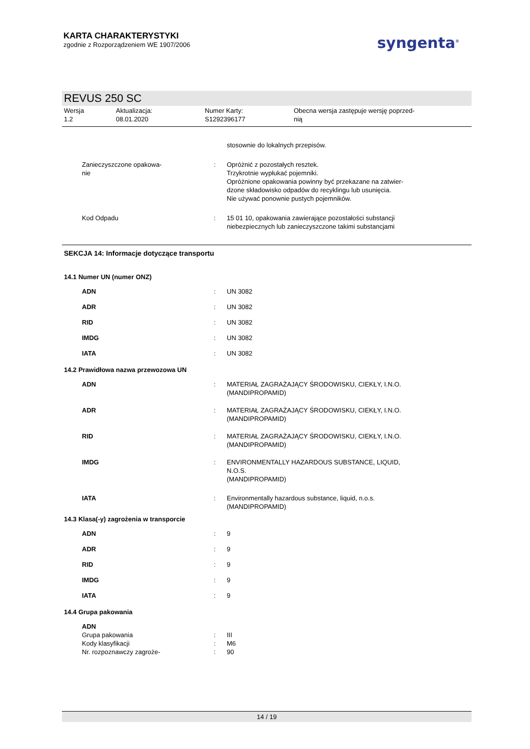KARTA CHARAKTERYSTYKI
zgodnie z Rozporządzeniem WE 1907/2006
syngenta<sup>®</sup>
REVUS 250 SC
Wersja
1.2
Aktualizacja:
08.01.2020
Numer Karty:
S1292396177
Obecna wersja zastępuje wersję poprzed-
nią
| | | stosownie do lokalnych przepisów. |
| Zanieczyszczone opakowa- nie | : | Opróżnić z pozostałych resztek. Trzykrotnie wypłukać pojemniki. Opróżnione opakowania powinny być przekazane na zatwier- dzone składowisko odpadów do recyklingu lub usunięcia. Nie używać ponownie pustych pojemników. |
| Kod Odpadu | : | 15 01 10, opakowania zawierające pozostałości substancji niebezpiecznych lub zanieczyszczone takimi substancjami |
SEKCJA 14: Informacje dotyczące transportu
14.1 Numer UN (numer ONZ)
| ADN | : | UN 3082 |
| ADR | : | UN 3082 |
| RID | : | UN 3082 |
| IMDG | : | UN 3082 |
| IATA | : | UN 3082 |
14.2 Prawidłowa nazwa przewozowa UN
| ADN | : | MATERIAŁ ZAGRAŻAJĄCY ŚRODOWISKU, CIEKŁY, I.N.O. (MANDIPROPAMID) |
| ADR | : | MATERIAŁ ZAGRAŻAJĄCY ŚRODOWISKU, CIEKŁY, I.N.O. (MANDIPROPAMID) |
| RID | : | MATERIAŁ ZAGRAŻAJĄCY ŚRODOWISKU, CIEKŁY, I.N.O. (MANDIPROPAMID) |
| IMDG | : | ENVIRONMENTALLY HAZARDOUS SUBSTANCE, LIQUID, N.O.S. (MANDIPROPAMID) |
| IATA | : | Environmentally hazardous substance, liquid, n.o.s. (MANDIPROPAMID) |
14.3 Klasa(-y) zagrożenia w transporcie
| ADN | : | 9 |
| ADR | : | 9 |
| RID | : | 9 |
| IMDG | : | 9 |
| IATA | : | 9 |
14.4 Grupa pakowania
| ADN | | |
| Grupa pakowania | : | III |
| Kody klasyfikacji | : | M6 |
| Nr. rozpoznawczy zagroże- | : | 90 |
14 / 19